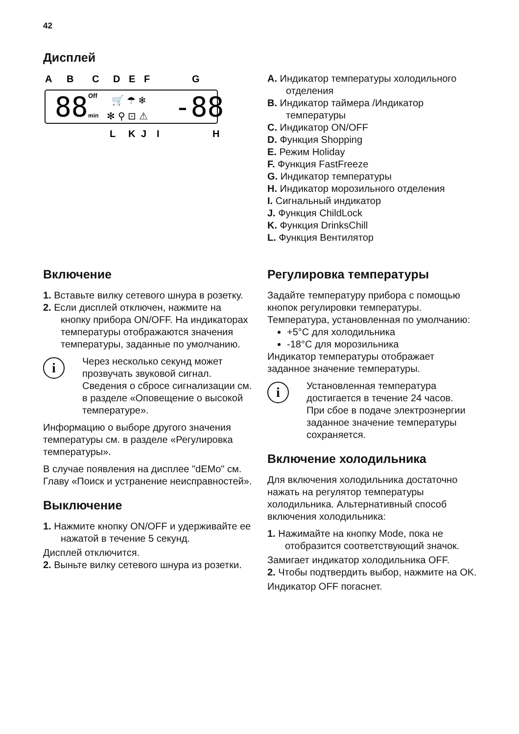42
Дисплей
A
B
C
D
E
F
G
L
K
J
I
H
88
-88
Off
min
🛒 ☂ ❄
✻ ⚲ ⊡ ⚠
A. Индикатор температуры холодильного отделения
B. Индикатор таймера /Индикатор температуры
C. Индикатор ON/OFF
D. Функция Shopping
E. Режим Holiday
F. Функция FastFreeze
G. Индикатор температуры
H. Индикатор морозильного отделения
I. Сигнальный индикатор
J. Функция ChildLock
K. Функция DrinksChill
L. Функция Вентилятор
Включение
1. Вставьте вилку сетевого шнура в розетку.
2. Если дисплей отключен, нажмите на кнопку прибора ON/OFF. На индикаторах температуры отображаются значения температуры, заданные по умолчанию.
i
Через несколько секунд может прозвучать звуковой сигнал.
Сведения о сбросе сигнализации см. в разделе «Оповещение о высокой температуре».
Информацию о выборе другого значения температуры см. в разделе «Регулировка температуры».
В случае появления на дисплее "dEMo" см. Главу «Поиск и устранение неисправностей».
Выключение
1. Нажмите кнопку ON/OFF и удерживайте ее нажатой в течение 5 секунд.
Дисплей отключится.
2. Выньте вилку сетевого шнура из розетки.
Регулировка температуры
Задайте температуру прибора с помощью кнопок регулировки температуры.
Температура, установленная по умолчанию:
+5°C для холодильника
-18°C для морозильника
Индикатор температуры отображает заданное значение температуры.
i
Установленная температура достигается в течение 24 часов.
При сбое в подаче электроэнергии заданное значение температуры сохраняется.
Включение холодильника
Для включения холодильника достаточно нажать на регулятор температуры холодильника. Альтернативный способ включения холодильника:
1. Нажимайте на кнопку Mode, пока не отобразится соответствующий значок.
Замигает индикатор холодильника OFF.
2. Чтобы подтвердить выбор, нажмите на OK.
Индикатор OFF погаснет.